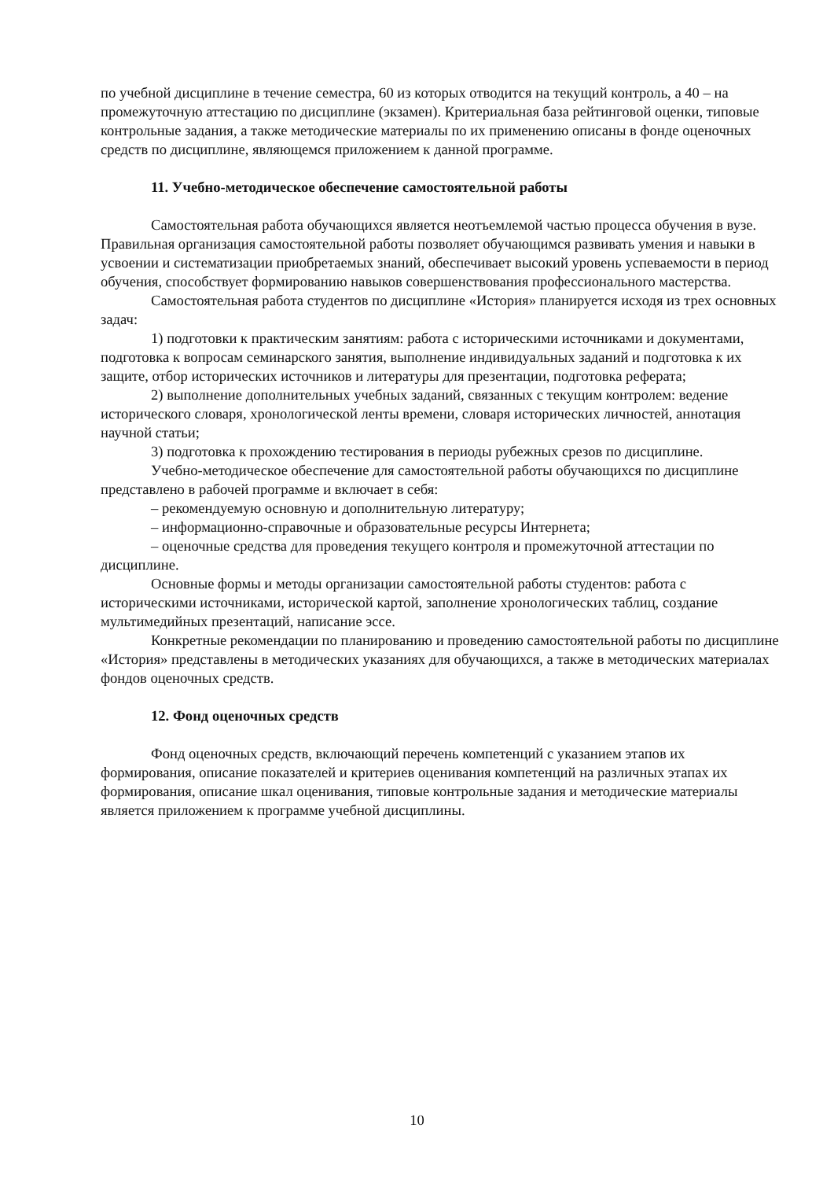по учебной дисциплине в течение семестра, 60 из которых отводится на текущий контроль, а 40 – на промежуточную аттестацию по дисциплине (экзамен). Критериальная база рейтинговой оценки, типовые контрольные задания, а также методические материалы по их применению описаны в фонде оценочных средств по дисциплине, являющемся приложением к данной программе.
11. Учебно-методическое обеспечение самостоятельной работы
Самостоятельная работа обучающихся является неотъемлемой частью процесса обучения в вузе. Правильная организация самостоятельной работы позволяет обучающимся развивать умения и навыки в усвоении и систематизации приобретаемых знаний, обеспечивает высокий уровень успеваемости в период обучения, способствует формированию навыков совершенствования профессионального мастерства.
Самостоятельная работа студентов по дисциплине «История» планируется исходя из трех основных задач:
1) подготовки к практическим занятиям: работа с историческими источниками и документами, подготовка к вопросам семинарского занятия, выполнение индивидуальных заданий и подготовка к их защите, отбор исторических источников и литературы для презентации, подготовка реферата;
2) выполнение дополнительных учебных заданий, связанных с текущим контролем: ведение исторического словаря, хронологической ленты времени, словаря исторических личностей, аннотация научной статьи;
3) подготовка к прохождению тестирования в периоды рубежных срезов по дисциплине.
Учебно-методическое обеспечение для самостоятельной работы обучающихся по дисциплине представлено в рабочей программе и включает в себя:
– рекомендуемую основную и дополнительную литературу;
– информационно-справочные и образовательные ресурсы Интернета;
– оценочные средства для проведения текущего контроля и промежуточной аттестации по дисциплине.
Основные формы и методы организации самостоятельной работы студентов: работа с историческими источниками, исторической картой, заполнение хронологических таблиц, создание мультимедийных презентаций, написание эссе.
Конкретные рекомендации по планированию и проведению самостоятельной работы по дисциплине «История» представлены в методических указаниях для обучающихся, а также в методических материалах фондов оценочных средств.
12. Фонд оценочных средств
Фонд оценочных средств, включающий перечень компетенций с указанием этапов их формирования, описание показателей и критериев оценивания компетенций на различных этапах их формирования, описание шкал оценивания, типовые контрольные задания и методические материалы является приложением к программе учебной дисциплины.
10